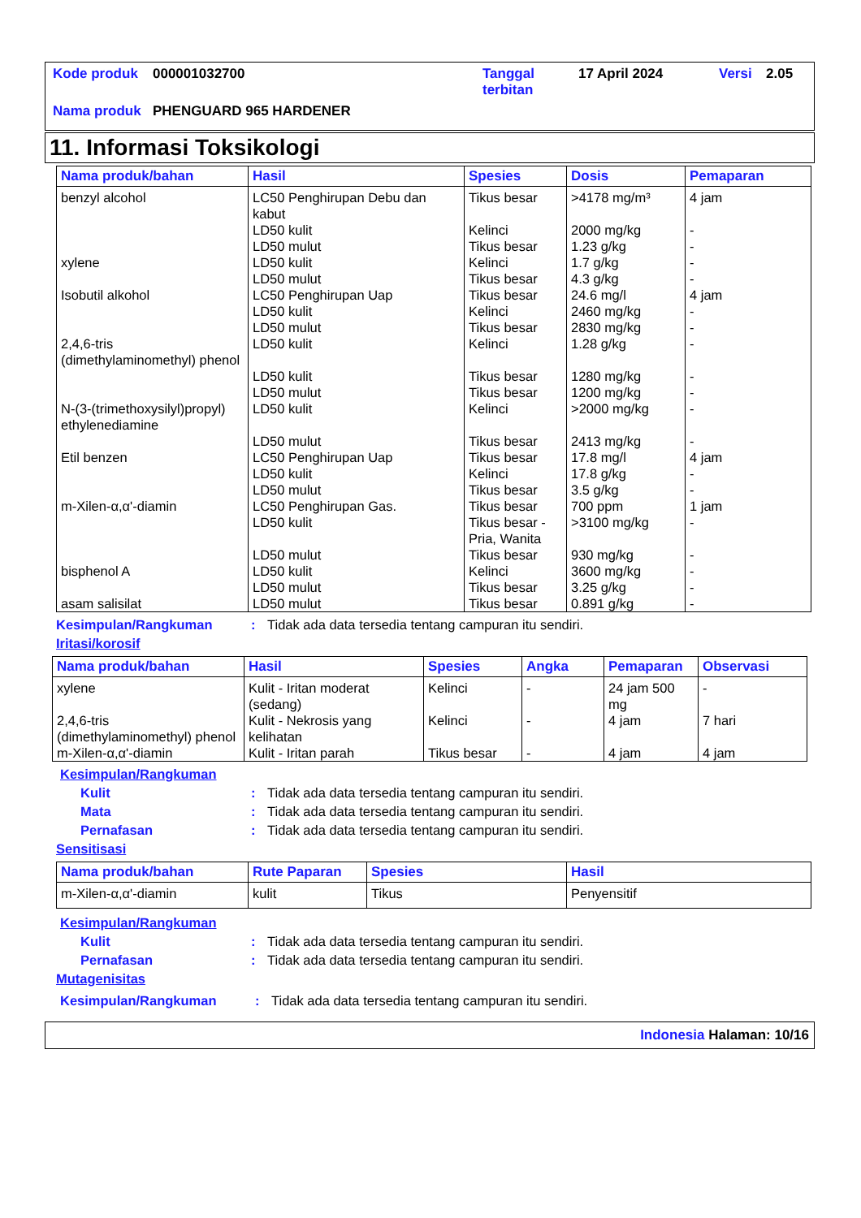| Kode produk | 000001032700 | Tanggal terbitan | 17 April 2024 | Versi | 2.05 |
| Nama produk | PHENGUARD 965 HARDENER | | | | |
11. Informasi Toksikologi
| Nama produk/bahan | Hasil | Spesies | Dosis | Pemaparan |
| --- | --- | --- | --- | --- |
| benzyl alcohol | LC50 Penghirupan Debu dan kabut | Tikus besar | >4178 mg/m³ | 4 jam |
| | LD50 kulit | Kelinci | 2000 mg/kg | - |
| | LD50 mulut | Tikus besar | 1.23 g/kg | - |
| xylene | LD50 kulit | Kelinci | 1.7 g/kg | - |
| | LD50 mulut | Tikus besar | 4.3 g/kg | - |
| Isobutil alkohol | LC50 Penghirupan Uap | Tikus besar | 24.6 mg/l | 4 jam |
| | LD50 kulit | Kelinci | 2460 mg/kg | - |
| | LD50 mulut | Tikus besar | 2830 mg/kg | - |
| 2,4,6-tris (dimethylaminomethyl) phenol | LD50 kulit | Kelinci | 1.28 g/kg | - |
| | LD50 kulit | Tikus besar | 1280 mg/kg | - |
| | LD50 mulut | Tikus besar | 1200 mg/kg | - |
| N-(3-(trimethoxysilyl)propyl) ethylenediamine | LD50 kulit | Kelinci | >2000 mg/kg | - |
| | LD50 mulut | Tikus besar | 2413 mg/kg | - |
| Etil benzen | LC50 Penghirupan Uap | Tikus besar | 17.8 mg/l | 4 jam |
| | LD50 kulit | Kelinci | 17.8 g/kg | - |
| | LD50 mulut | Tikus besar | 3.5 g/kg | - |
| m-Xilen-α,α'-diamin | LC50 Penghirupan Gas. | Tikus besar | 700 ppm | 1 jam |
| | LD50 kulit | Tikus besar - Pria, Wanita | >3100 mg/kg | - |
| | LD50 mulut | Tikus besar | 930 mg/kg | - |
| bisphenol A | LD50 kulit | Kelinci | 3600 mg/kg | - |
| | LD50 mulut | Tikus besar | 3.25 g/kg | - |
| asam salisilat | LD50 mulut | Tikus besar | 0.891 g/kg | - |
Kesimpulan/Rangkuman: Tidak ada data tersedia tentang campuran itu sendiri.
Iritasi/korosif
| Nama produk/bahan | Hasil | Spesies | Angka | Pemaparan | Observasi |
| --- | --- | --- | --- | --- | --- |
| xylene | Kulit - Iritan moderat (sedang) | Kelinci | - | 24 jam 500 mg | - |
| 2,4,6-tris (dimethylaminomethyl) phenol | Kulit - Nekrosis yang kelihatan | Kelinci | - | 4 jam | 7 hari |
| m-Xilen-α,α'-diamin | Kulit - Iritan parah | Tikus besar | - | 4 jam | 4 jam |
Kesimpulan/Rangkuman
Kulit: Tidak ada data tersedia tentang campuran itu sendiri.
Mata: Tidak ada data tersedia tentang campuran itu sendiri.
Pernafasan: Tidak ada data tersedia tentang campuran itu sendiri.
Sensitisasi
| Nama produk/bahan | Rute Paparan | Spesies | Hasil |
| --- | --- | --- | --- |
| m-Xilen-α,α'-diamin | kulit | Tikus | Penyensitif |
Kesimpulan/Rangkuman
Kulit: Tidak ada data tersedia tentang campuran itu sendiri.
Pernafasan: Tidak ada data tersedia tentang campuran itu sendiri.
Mutagenisitas
Kesimpulan/Rangkuman: Tidak ada data tersedia tentang campuran itu sendiri.
Indonesia Halaman: 10/16